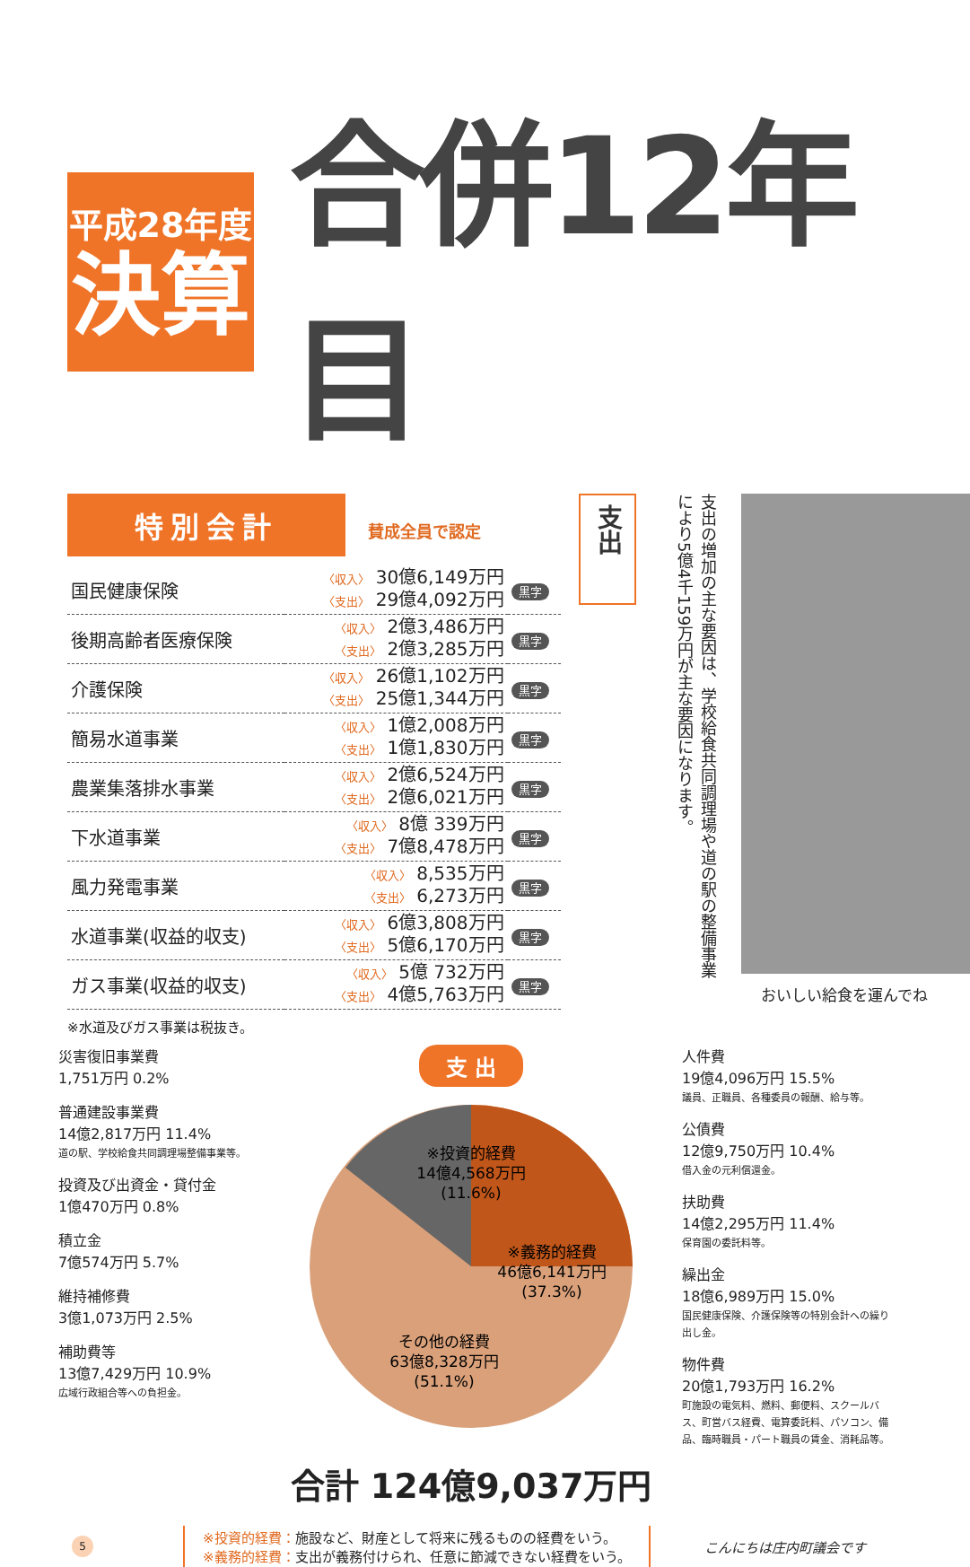平成28年度
決算
合併12年目
特別会計 賛成全員で認定
| 国民健康保険 | 〈収入〉 30億6,149万円 〈支出〉 29億4,092万円 | 黒字 |
| 後期高齢者医療保険 | 〈収入〉 2億3,486万円 〈支出〉 2億3,285万円 | 黒字 |
| 介護保険 | 〈収入〉 26億1,102万円 〈支出〉 25億1,344万円 | 黒字 |
| 簡易水道事業 | 〈収入〉 1億2,008万円 〈支出〉 1億1,830万円 | 黒字 |
| 農業集落排水事業 | 〈収入〉 2億6,524万円 〈支出〉 2億6,021万円 | 黒字 |
| 下水道事業 | 〈収入〉 8億 339万円 〈支出〉 7億8,478万円 | 黒字 |
| 風力発電事業 | 〈収入〉 8,535万円 〈支出〉 6,273万円 | 黒字 |
| 水道事業(収益的収支) | 〈収入〉 6億3,808万円 〈支出〉 5億6,170万円 | 黒字 |
| ガス事業(収益的収支) | 〈収入〉 5億 732万円 〈支出〉 4億5,763万円 | 黒字 |
※水道及びガス事業は税抜き。
支出
支出の増加の主な要因は、学校給食共同調理場や道の駅の整備事業により5億4千159万円が主な要因になります。
おいしい給食を運んでね
災害復旧事業費
1,751万円 0.2%
普通建設事業費
14億2,817万円 11.4%
道の駅、学校給食共同調理場整備事業等。
投資及び出資金・貸付金
1億470万円 0.8%
積立金
7億574万円 5.7%
維持補修費
3億1,073万円 2.5%
補助費等
13億7,429万円 10.9%
広域行政組合等への負担金。
支 出
※投資的経費
14億4,568万円
(11.6%)
※義務的経費
46億6,141万円
(37.3%)
その他の経費
63億8,328万円
(51.1%)
合計 124億9,037万円
人件費
19億4,096万円 15.5%
議員、正職員、各種委員の報酬、給与等。
公債費
12億9,750万円 10.4%
借入金の元利償還金。
扶助費
14億2,295万円 11.4%
保育園の委託料等。
繰出金
18億6,989万円 15.0%
国民健康保険、介護保険等の特別会計への繰り出し金。
物件費
20億1,793万円 16.2%
町施設の電気料、燃料、郵便料、スクールバス、町営バス経費、電算委託料、パソコン、備品、臨時職員・パート職員の賃金、消耗品等。
5
※投資的経費：施設など、財産として将来に残るものの経費をいう。
※義務的経費：支出が義務付けられ、任意に節減できない経費をいう。
こんにちは庄内町議会です